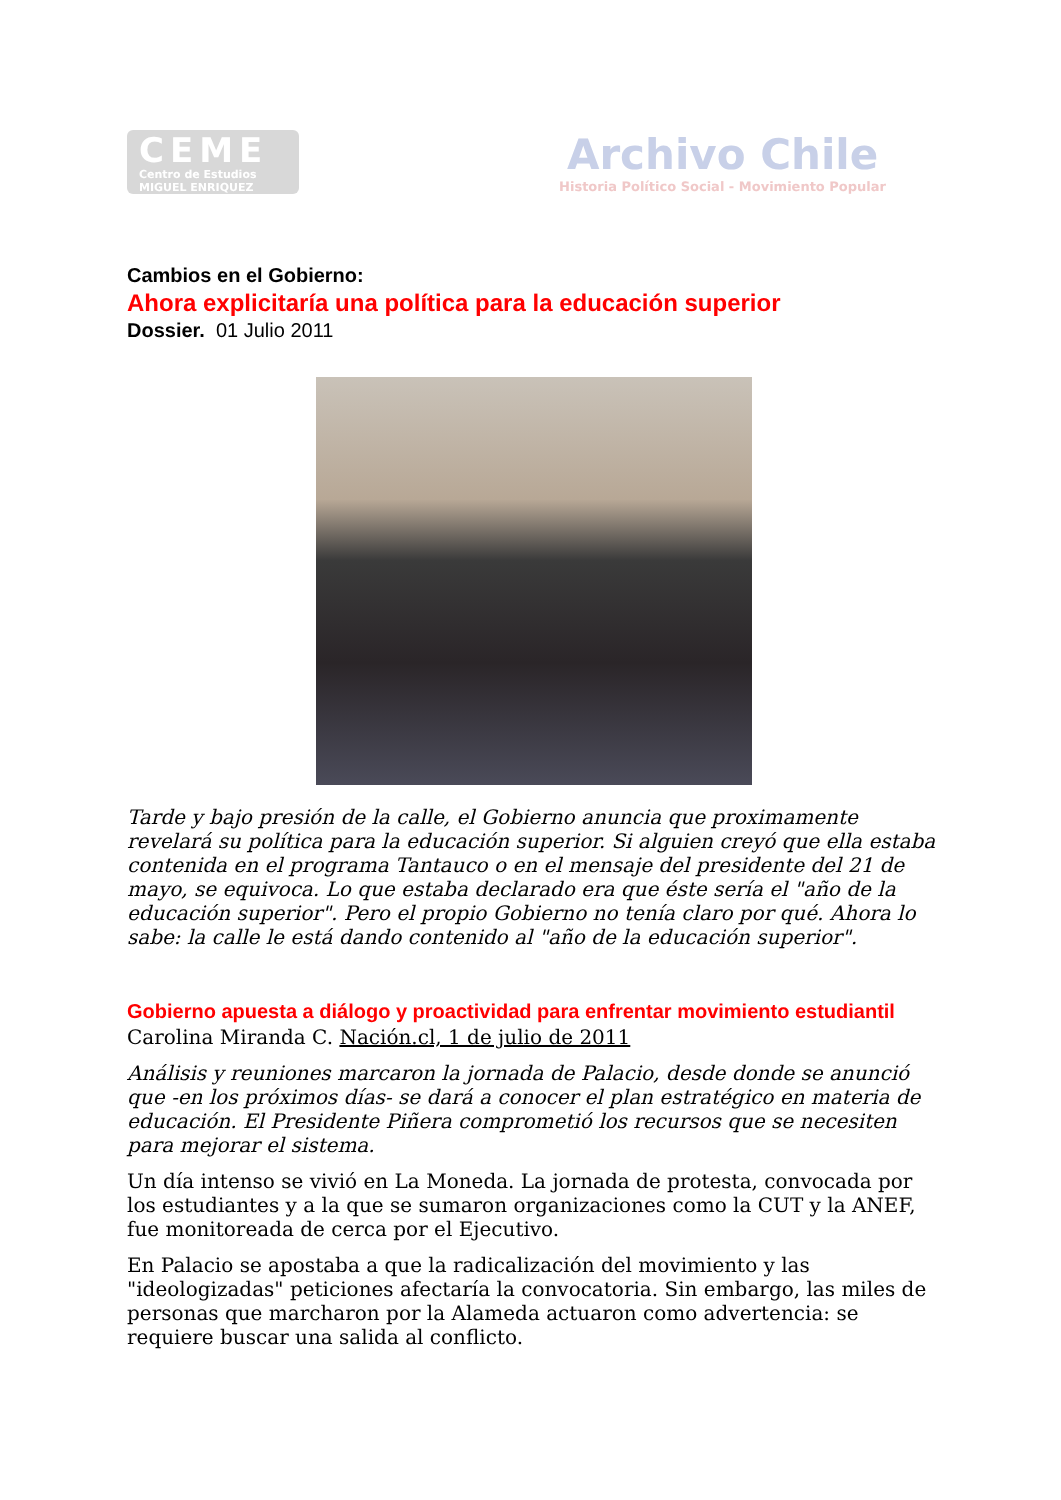CEME
Centro de Estudios
MIGUEL ENRIQUEZ
Archivo Chile
Historia Político Social - Movimiento Popular
Cambios en el Gobierno:
Ahora explicitaría una política para la educación superior
Dossier. 01 Julio 2011
Tarde y bajo presión de la calle, el Gobierno anuncia que proximamente revelará su política para la educación superior. Si alguien creyó que ella estaba contenida en el programa Tantauco o en el mensaje del presidente del 21 de mayo, se equivoca. Lo que estaba declarado era que éste sería el "año de la educación superior". Pero el propio Gobierno no tenía claro por qué. Ahora lo sabe: la calle le está dando contenido al "año de la educación superior".
Gobierno apuesta a diálogo y proactividad para enfrentar movimiento estudiantil
Carolina Miranda C. Nación.cl, 1 de julio de 2011
Análisis y reuniones marcaron la jornada de Palacio, desde donde se anunció que -en los próximos días- se dará a conocer el plan estratégico en materia de educación. El Presidente Piñera comprometió los recursos que se necesiten para mejorar el sistema.
Un día intenso se vivió en La Moneda. La jornada de protesta, convocada por los estudiantes y a la que se sumaron organizaciones como la CUT y la ANEF, fue monitoreada de cerca por el Ejecutivo.
En Palacio se apostaba a que la radicalización del movimiento y las "ideologizadas" peticiones afectaría la convocatoria. Sin embargo, las miles de personas que marcharon por la Alameda actuaron como advertencia: se requiere buscar una salida al conflicto.